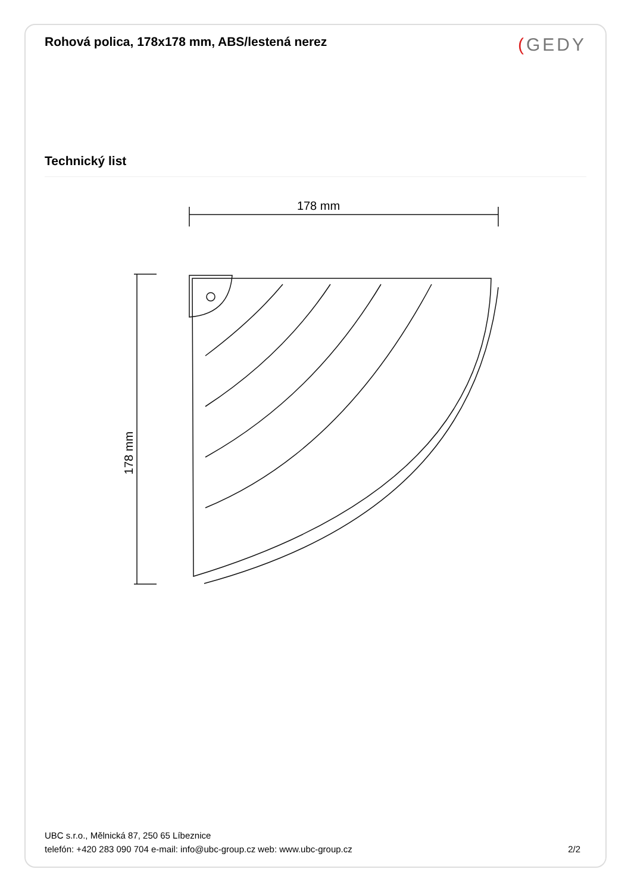Rohová polica, 178x178 mm, ABS/lestená nerez
(GEDY
Technický list
178 mm
178 mm
UBC s.r.o., Mělnická 87, 250 65 Líbeznice
telefón: +420 283 090 704 e-mail: info@ubc-group.cz web: www.ubc-group.cz 2/2